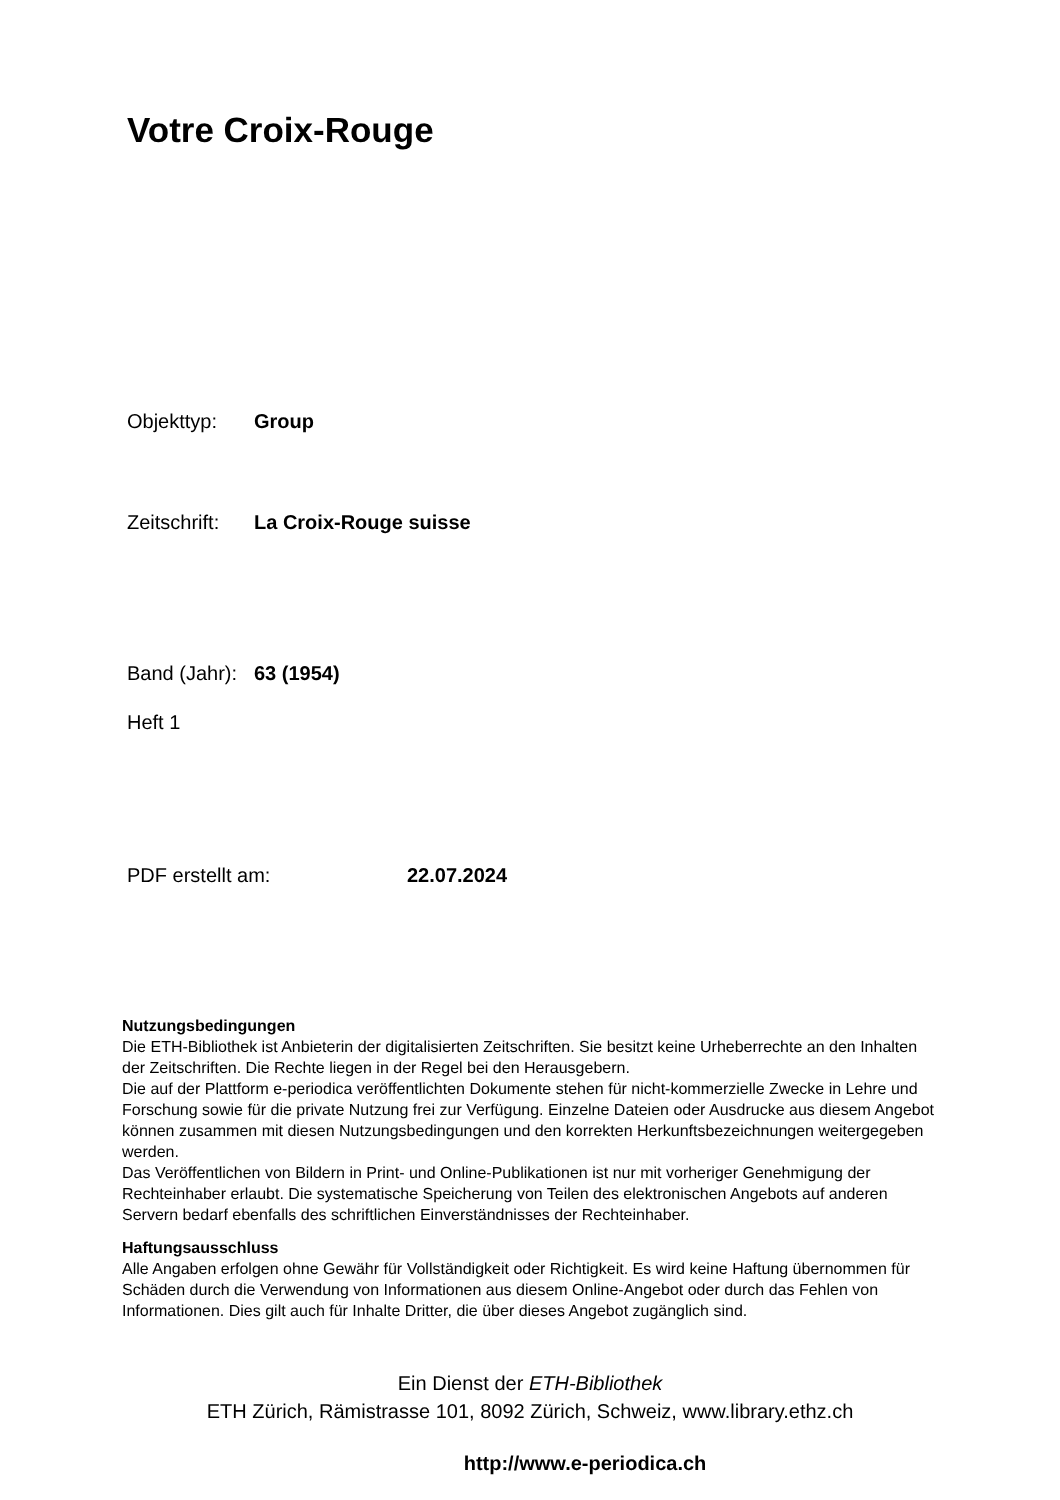Votre Croix-Rouge
Objekttyp: Group
Zeitschrift: La Croix-Rouge suisse
Band (Jahr): 63 (1954)
Heft 1
PDF erstellt am: 22.07.2024
Nutzungsbedingungen
Die ETH-Bibliothek ist Anbieterin der digitalisierten Zeitschriften. Sie besitzt keine Urheberrechte an den Inhalten der Zeitschriften. Die Rechte liegen in der Regel bei den Herausgebern.
Die auf der Plattform e-periodica veröffentlichten Dokumente stehen für nicht-kommerzielle Zwecke in Lehre und Forschung sowie für die private Nutzung frei zur Verfügung. Einzelne Dateien oder Ausdrucke aus diesem Angebot können zusammen mit diesen Nutzungsbedingungen und den korrekten Herkunftsbezeichnungen weitergegeben werden.
Das Veröffentlichen von Bildern in Print- und Online-Publikationen ist nur mit vorheriger Genehmigung der Rechteinhaber erlaubt. Die systematische Speicherung von Teilen des elektronischen Angebots auf anderen Servern bedarf ebenfalls des schriftlichen Einverständnisses der Rechteinhaber.
Haftungsausschluss
Alle Angaben erfolgen ohne Gewähr für Vollständigkeit oder Richtigkeit. Es wird keine Haftung übernommen für Schäden durch die Verwendung von Informationen aus diesem Online-Angebot oder durch das Fehlen von Informationen. Dies gilt auch für Inhalte Dritter, die über dieses Angebot zugänglich sind.
Ein Dienst der ETH-Bibliothek
ETH Zürich, Rämistrasse 101, 8092 Zürich, Schweiz, www.library.ethz.ch
http://www.e-periodica.ch